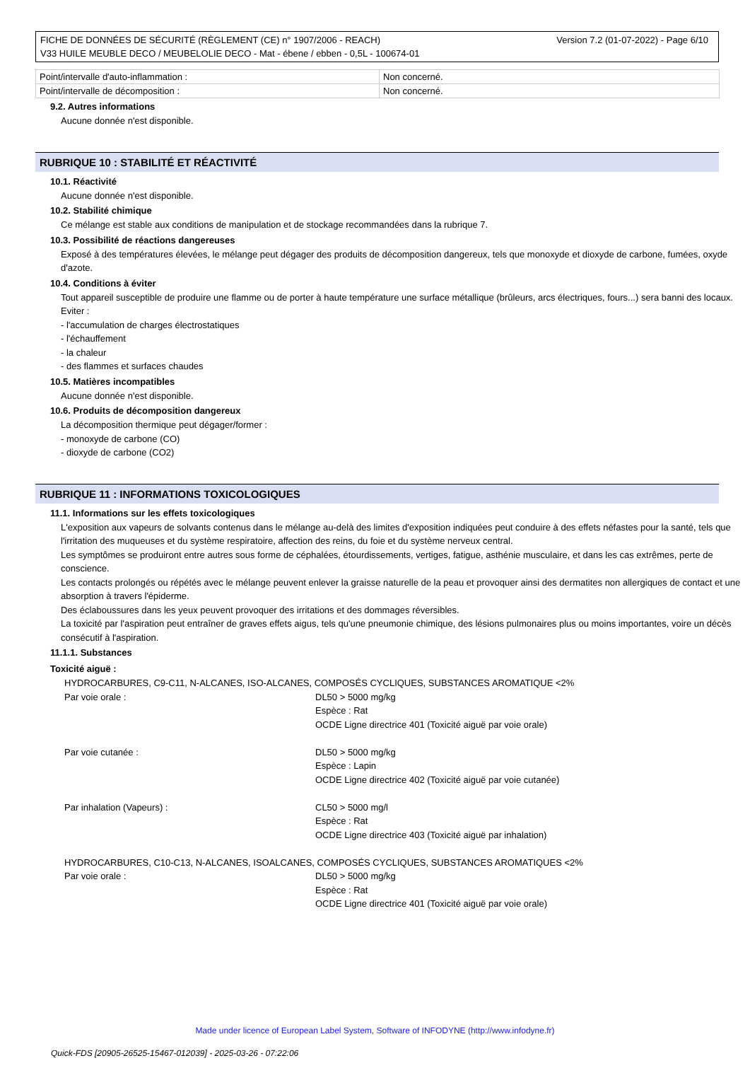Version 7.2 (01-07-2022) - Page 6/10 FICHE DE DONNÉES DE SÉCURITÉ (RÈGLEMENT (CE) n° 1907/2006 - REACH)
V33 HUILE MEUBLE DECO / MEUBELOLIE DECO - Mat - ébene / ebben - 0,5L - 100674-01
| Point/intervalle d'auto-inflammation : | Non concerné. |
| Point/intervalle de décomposition : | Non concerné. |
9.2. Autres informations
Aucune donnée n'est disponible.
RUBRIQUE 10 : STABILITÉ ET RÉACTIVITÉ
10.1. Réactivité
Aucune donnée n'est disponible.
10.2. Stabilité chimique
Ce mélange est stable aux conditions de manipulation et de stockage recommandées dans la rubrique 7.
10.3. Possibilité de réactions dangereuses
Exposé à des températures élevées, le mélange peut dégager des produits de décomposition dangereux, tels que monoxyde et dioxyde de carbone, fumées, oxyde d'azote.
10.4. Conditions à éviter
Tout appareil susceptible de produire une flamme ou de porter à haute température une surface métallique (brûleurs, arcs électriques, fours...) sera banni des locaux.
Eviter :
- l'accumulation de charges électrostatiques
- l'échauffement
- la chaleur
- des flammes et surfaces chaudes
10.5. Matières incompatibles
Aucune donnée n'est disponible.
10.6. Produits de décomposition dangereux
La décomposition thermique peut dégager/former :
- monoxyde de carbone (CO)
- dioxyde de carbone (CO2)
RUBRIQUE 11 : INFORMATIONS TOXICOLOGIQUES
11.1. Informations sur les effets toxicologiques
L'exposition aux vapeurs de solvants contenus dans le mélange au-delà des limites d'exposition indiquées peut conduire à des effets néfastes pour la santé, tels que l'irritation des muqueuses et du système respiratoire, affection des reins, du foie et du système nerveux central.
Les symptômes se produiront entre autres sous forme de céphalées, étourdissements, vertiges, fatigue, asthénie musculaire, et dans les cas extrêmes, perte de conscience.
Les contacts prolongés ou répétés avec le mélange peuvent enlever la graisse naturelle de la peau et provoquer ainsi des dermatites non allergiques de contact et une absorption à travers l'épiderme.
Des éclaboussures dans les yeux peuvent provoquer des irritations et des dommages réversibles.
La toxicité par l'aspiration peut entraîner de graves effets aigus, tels qu'une pneumonie chimique, des lésions pulmonaires plus ou moins importantes, voire un décès consécutif à l'aspiration.
11.1.1. Substances
Toxicité aiguë :
| HYDROCARBURES, C9-C11, N-ALCANES, ISO-ALCANES, COMPOSÉS CYCLIQUES, SUBSTANCES AROMATIQUE <2% | |
| Par voie orale : | DL50 > 5000 mg/kg Espèce : Rat OCDE Ligne directrice 401 (Toxicité aiguë par voie orale) |
| Par voie cutanée : | DL50 > 5000 mg/kg Espèce : Lapin OCDE Ligne directrice 402 (Toxicité aiguë par voie cutanée) |
| Par inhalation (Vapeurs) : | CL50 > 5000 mg/l Espèce : Rat OCDE Ligne directrice 403 (Toxicité aiguë par inhalation) |
| HYDROCARBURES, C10-C13, N-ALCANES, ISOALCANES, COMPOSÉS CYCLIQUES, SUBSTANCES AROMATIQUES <2% | |
| Par voie orale : | DL50 > 5000 mg/kg Espèce : Rat OCDE Ligne directrice 401 (Toxicité aiguë par voie orale) |
Made under licence of European Label System, Software of INFODYNE (http://www.infodyne.fr)
Quick-FDS [20905-26525-15467-012039] - 2025-03-26 - 07:22:06